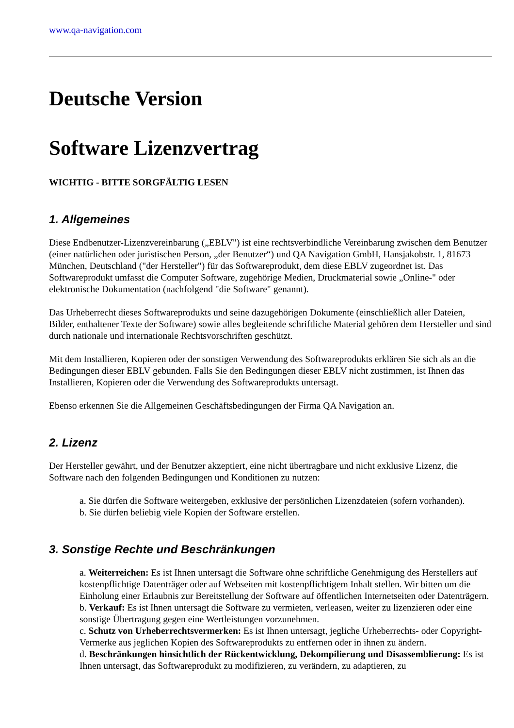www.qa-navigation.com
Deutsche Version
Software Lizenzvertrag
WICHTIG - BITTE SORGFÄLTIG LESEN
1. Allgemeines
Diese Endbenutzer-Lizenzvereinbarung („EBLV") ist eine rechtsverbindliche Vereinbarung zwischen dem Benutzer (einer natürlichen oder juristischen Person, „der Benutzer“) und QA Navigation GmbH, Hansjakobstr. 1, 81673 München, Deutschland ("der Hersteller") für das Softwareprodukt, dem diese EBLV zugeordnet ist. Das Softwareprodukt umfasst die Computer Software, zugehörige Medien, Druckmaterial sowie „Online-" oder elektronische Dokumentation (nachfolgend "die Software" genannt).
Das Urheberrecht dieses Softwareprodukts und seine dazugehörigen Dokumente (einschließlich aller Dateien, Bilder, enthaltener Texte der Software) sowie alles begleitende schriftliche Material gehören dem Hersteller und sind durch nationale und internationale Rechtsvorschriften geschützt.
Mit dem Installieren, Kopieren oder der sonstigen Verwendung des Softwareprodukts erklären Sie sich als an die Bedingungen dieser EBLV gebunden. Falls Sie den Bedingungen dieser EBLV nicht zustimmen, ist Ihnen das Installieren, Kopieren oder die Verwendung des Softwareprodukts untersagt.
Ebenso erkennen Sie die Allgemeinen Geschäftsbedingungen der Firma QA Navigation an.
2. Lizenz
Der Hersteller gewährt, und der Benutzer akzeptiert, eine nicht übertragbare und nicht exklusive Lizenz, die Software nach den folgenden Bedingungen und Konditionen zu nutzen:
a. Sie dürfen die Software weitergeben, exklusive der persönlichen Lizenzdateien (sofern vorhanden).
b. Sie dürfen beliebig viele Kopien der Software erstellen.
3. Sonstige Rechte und Beschränkungen
a. Weiterreichen: Es ist Ihnen untersagt die Software ohne schriftliche Genehmigung des Herstellers auf kostenpflichtige Datenträger oder auf Webseiten mit kostenpflichtigem Inhalt stellen. Wir bitten um die Einholung einer Erlaubnis zur Bereitstellung der Software auf öffentlichen Internetseiten oder Datenträgern.
b. Verkauf: Es ist Ihnen untersagt die Software zu vermieten, verleasen, weiter zu lizenzieren oder eine sonstige Übertragung gegen eine Wertleistungen vorzunehmen.
c. Schutz von Urheberrechtsvermerken: Es ist Ihnen untersagt, jegliche Urheberrechts- oder Copyright-Vermerke aus jeglichen Kopien des Softwareprodukts zu entfernen oder in ihnen zu ändern.
d. Beschränkungen hinsichtlich der Rückentwicklung, Dekompilierung und Disassemblierung: Es ist Ihnen untersagt, das Softwareprodukt zu modifizieren, zu verändern, zu adaptieren, zu